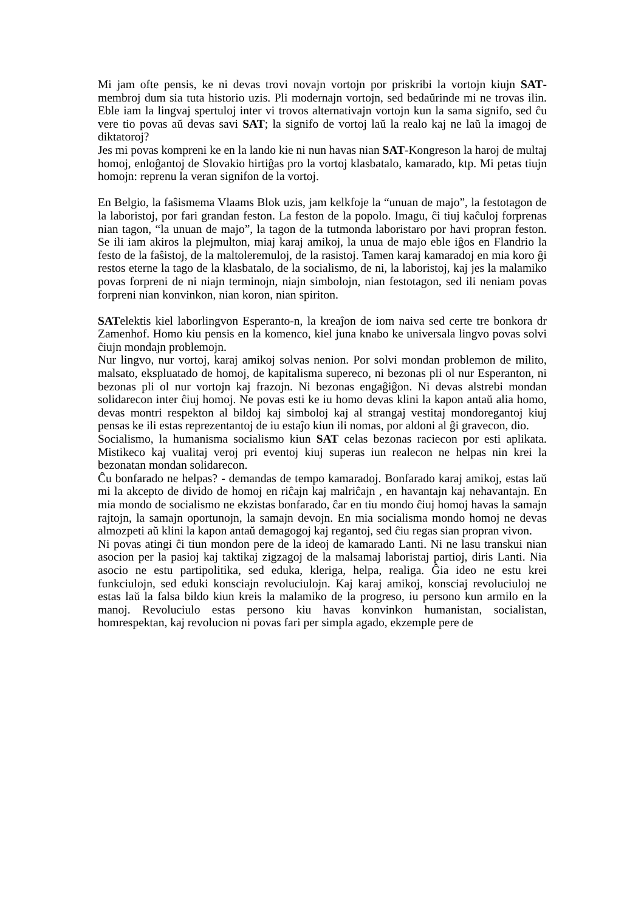Mi jam ofte pensis, ke ni devas trovi novajn vortojn por priskribi la vortojn kiujn SAT-membroj dum sia tuta historio uzis. Pli modernajn vortojn, sed bedaŭrinde mi ne trovas ilin. Eble iam la lingvaj spertuloj inter vi trovos alternativajn vortojn kun la sama signifo, sed ĉu vere tio povas aŭ devas savi SAT; la signifo de vortoj laŭ la realo kaj ne laŭ la imagoj de diktatoroj?
Jes mi povas kompreni ke en la lando kie ni nun havas nian SAT-Kongreson la haroj de multaj homoj, enloĝantoj de Slovakio hirtiĝas pro la vortoj klasbatalo, kamarado, ktp. Mi petas tiujn homojn: reprenu la veran signifon de la vortoj.
En Belgio, la faŝismema Vlaams Blok uzis, jam kelkfoje la “unuan de majo”, la festotagon de la laboristoj, por fari grandan feston. La feston de la popolo. Imagu, ĉi tiuj kaĉuloj forprenas nian tagon, “la unuan de majo”, la tagon de la tutmonda laboristaro por havi propran feston. Se ili iam akiros la plejmulton, miaj karaj amikoj, la unua de majo eble iĝos en Flandrio la festo de la faŝistoj, de la maltoleremuloj, de la rasistoj. Tamen karaj kamaradoj en mia koro ĝi restos eterne la tago de la klasbatalo, de la socialismo, de ni, la laboristoj, kaj jes la malamiko povas forpreni de ni niajn terminojn, niajn simbolojn, nian festotagon, sed ili neniam povas forpreni nian konvinkon, nian koron, nian spiriton.
SATelektis kiel laborlingvon Esperanto-n, la kreaĵon de iom naiva sed certe tre bonkora dr Zamenhof. Homo kiu pensis en la komenco, kiel juna knabo ke universala lingvo povas solvi ĉiujn mondajn problemojn.
Nur lingvo, nur vortoj, karaj amikoj solvas nenion. Por solvi mondan problemon de milito, malsato, ekspluatado de homoj, de kapitalisma supereco, ni bezonas pli ol nur Esperanton, ni bezonas pli ol nur vortojn kaj frazojn. Ni bezonas engaĝiĝon. Ni devas alstrebi mondan solidarecon inter ĉiuj homoj. Ne povas esti ke iu homo devas klini la kapon antaŭ alia homo, devas montri respekton al bildoj kaj simboloj kaj al strangaj vestitaj mondoregantoj kiuj pensas ke ili estas reprezentantoj de iu estaĵo kiun ili nomas, por aldoni al ĝi gravecon, dio.
Socialismo, la humanisma socialismo kiun SAT celas bezonas raciecon por esti aplikata. Mistikeco kaj vualitaj veroj pri eventoj kiuj superas iun realecon ne helpas nin krei la bezonatan mondan solidarecon.
Ĉu bonfarado ne helpas? - demandas de tempo kamaradoj. Bonfarado karaj amikoj, estas laŭ mi la akcepto de divido de homoj en riĉajn kaj malriĉajn , en havantajn kaj nehavantajn. En mia mondo de socialismo ne ekzistas bonfarado, ĉar en tiu mondo ĉiuj homoj havas la samajn rajtojn, la samajn oportunojn, la samajn devojn. En mia socialisma mondo homoj ne devas almozpeti aŭ klini la kapon antaŭ demagogoj kaj regantoj, sed ĉiu regas sian propran vivon.
Ni povas atingi ĉi tiun mondon pere de la ideoj de kamarado Lanti. Ni ne lasu transkui nian asocion per la pasioj kaj taktikaj zigzagoj de la malsamaj laboristaj partioj, diris Lanti. Nia asocio ne estu partipolitika, sed eduka, kleriga, helpa, realiga. Ĝia ideo ne estu krei funkciulojn, sed eduki konsciajn revoluciulojn. Kaj karaj amikoj, konsciaj revoluciuloj ne estas laŭ la falsa bildo kiun kreis la malamiko de la progreso, iu persono kun armilo en la manoj. Revoluciulo estas persono kiu havas konvinkon humanistan, socialistan, homrespektan, kaj revolucion ni povas fari per simpla agado, ekzemple pere de